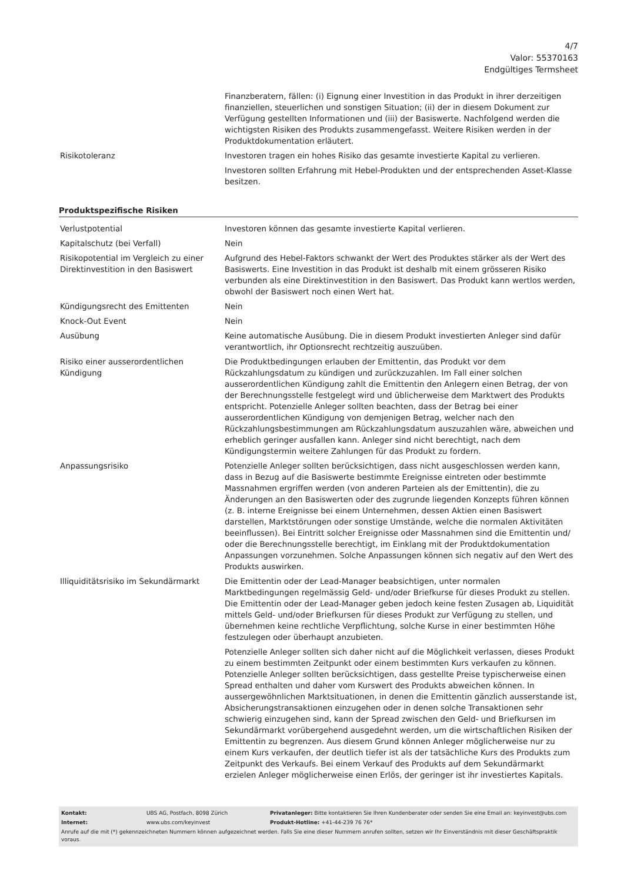4/7
Valor: 55370163
Endgültiges Termsheet
| | Finanzberatern, fällen: (i) Eignung einer Investition in das Produkt in ihrer derzeitigen finanziellen, steuerlichen und sonstigen Situation; (ii) der in diesem Dokument zur Verfügung gestellten Informationen und (iii) der Basiswerte. Nachfolgend werden die wichtigsten Risiken des Produkts zusammengefasst. Weitere Risiken werden in der Produktdokumentation erläutert. |
| Risikotoleranz | Investoren tragen ein hohes Risiko das gesamte investierte Kapital zu verlieren. Investoren sollten Erfahrung mit Hebel-Produkten und der entsprechenden Asset-Klasse besitzen. |
Produktspezifische Risiken
| Verlustpotential | Investoren können das gesamte investierte Kapital verlieren. |
| Kapitalschutz (bei Verfall) | Nein |
| Risikopotential im Vergleich zu einer Direktinvestition in den Basiswert | Aufgrund des Hebel-Faktors schwankt der Wert des Produktes stärker als der Wert des Basiswerts. Eine Investition in das Produkt ist deshalb mit einem grösseren Risiko verbunden als eine Direktinvestition in den Basiswert. Das Produkt kann wertlos werden, obwohl der Basiswert noch einen Wert hat. |
| Kündigungsrecht des Emittenten | Nein |
| Knock-Out Event | Nein |
| Ausübung | Keine automatische Ausübung. Die in diesem Produkt investierten Anleger sind dafür verantwortlich, ihr Optionsrecht rechtzeitig auszuüben. |
| Risiko einer ausserordentlichen Kündigung | Die Produktbedingungen erlauben der Emittentin, das Produkt vor dem Rückzahlungsdatum zu kündigen und zurückzuzahlen. Im Fall einer solchen ausserordentlichen Kündigung zahlt die Emittentin den Anlegern einen Betrag, der von der Berechnungsstelle festgelegt wird und üblicherweise dem Marktwert des Produkts entspricht. Potenzielle Anleger sollten beachten, dass der Betrag bei einer ausserordentlichen Kündigung von demjenigen Betrag, welcher nach den Rückzahlungsbestimmungen am Rückzahlungsdatum auszuzahlen wäre, abweichen und erheblich geringer ausfallen kann. Anleger sind nicht berechtigt, nach dem Kündigungstermin weitere Zahlungen für das Produkt zu fordern. |
| Anpassungsrisiko | Potenzielle Anleger sollten berücksichtigen, dass nicht ausgeschlossen werden kann, dass in Bezug auf die Basiswerte bestimmte Ereignisse eintreten oder bestimmte Massnahmen ergriffen werden (von anderen Parteien als der Emittentin), die zu Änderungen an den Basiswerten oder des zugrunde liegenden Konzepts führen können (z. B. interne Ereignisse bei einem Unternehmen, dessen Aktien einen Basiswert darstellen, Marktstörungen oder sonstige Umstände, welche die normalen Aktivitäten beeinflussen). Bei Eintritt solcher Ereignisse oder Massnahmen sind die Emittentin und/ oder die Berechnungsstelle berechtigt, im Einklang mit der Produktdokumentation Anpassungen vorzunehmen. Solche Anpassungen können sich negativ auf den Wert des Produkts auswirken. |
| Illiquiditätsrisiko im Sekundärmarkt | Die Emittentin oder der Lead-Manager beabsichtigen, unter normalen Marktbedingungen regelmässig Geld- und/oder Briefkurse für dieses Produkt zu stellen. Die Emittentin oder der Lead-Manager geben jedoch keine festen Zusagen ab, Liquidität mittels Geld- und/oder Briefkursen für dieses Produkt zur Verfügung zu stellen, und übernehmen keine rechtliche Verpflichtung, solche Kurse in einer bestimmten Höhe festzulegen oder überhaupt anzubieten. Potenzielle Anleger sollten sich daher nicht auf die Möglichkeit verlassen, dieses Produkt zu einem bestimmten Zeitpunkt oder einem bestimmten Kurs verkaufen zu können. Potenzielle Anleger sollten berücksichtigen, dass gestellte Preise typischerweise einen Spread enthalten und daher vom Kurswert des Produkts abweichen können. In aussergewöhnlichen Marktsituationen, in denen die Emittentin gänzlich ausserstande ist, Absicherungstransaktionen einzugehen oder in denen solche Transaktionen sehr schwierig einzugehen sind, kann der Spread zwischen den Geld- und Briefkursen im Sekundärmarkt vorübergehend ausgedehnt werden, um die wirtschaftlichen Risiken der Emittentin zu begrenzen. Aus diesem Grund können Anleger möglicherweise nur zu einem Kurs verkaufen, der deutlich tiefer ist als der tatsächliche Kurs des Produkts zum Zeitpunkt des Verkaufs. Bei einem Verkauf des Produkts auf dem Sekundärmarkt erzielen Anleger möglicherweise einen Erlös, der geringer ist ihr investiertes Kapitals. |
| Kontakt: | UBS AG, Postfach, 8098 Zürich | Privatanleger: Bitte kontaktieren Sie Ihren Kundenberater oder senden Sie eine Email an: keyinvest@ubs.com |
| Internet: | www.ubs.com/keyinvest | Produkt-Hotline: +41-44-239 76 76* |
Anrufe auf die mit (*) gekennzeichneten Nummern können aufgezeichnet werden. Falls Sie eine dieser Nummern anrufen sollten, setzen wir Ihr Einverständnis mit dieser Geschäftspraktik voraus.